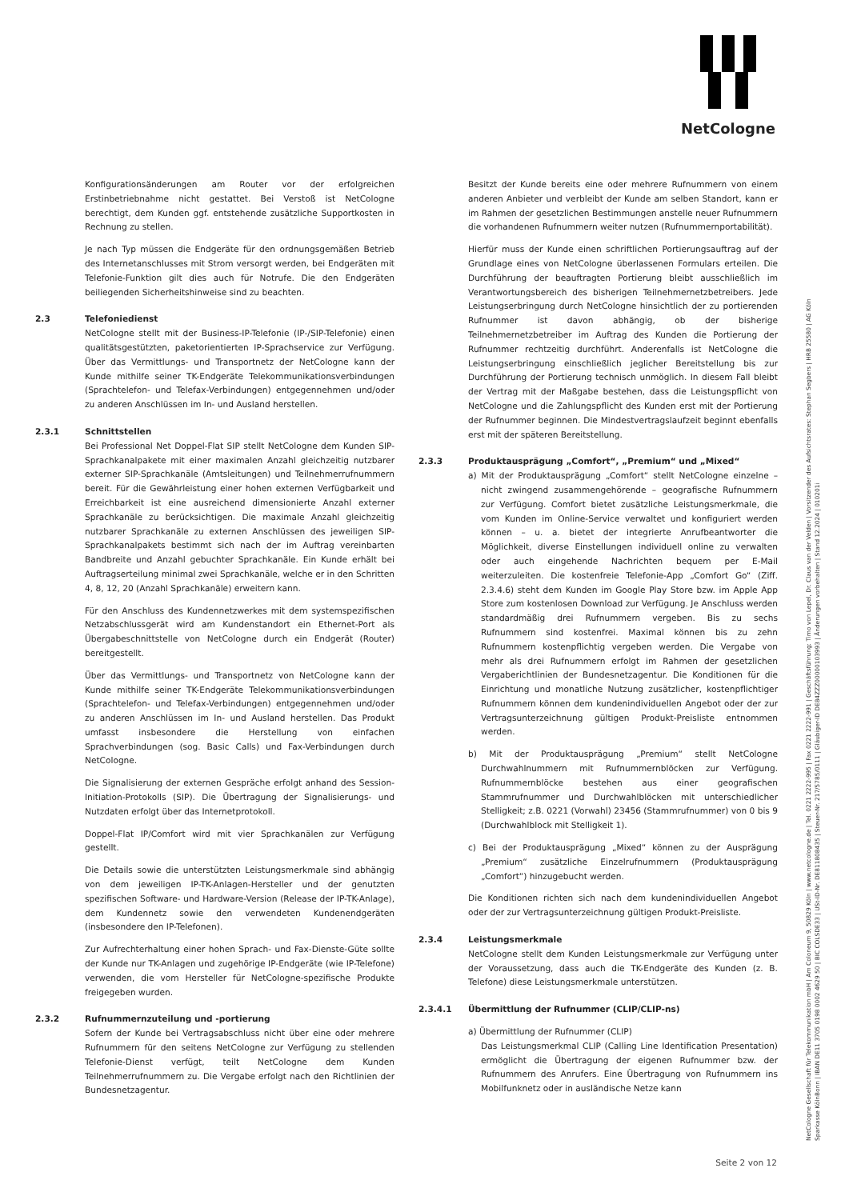NetCologne
Konfigurationsänderungen am Router vor der erfolgreichen Erstinbetriebnahme nicht gestattet. Bei Verstoß ist NetCologne berechtigt, dem Kunden ggf. entstehende zusätzliche Supportkosten in Rechnung zu stellen.
Je nach Typ müssen die Endgeräte für den ordnungsgemäßen Betrieb des Internetanschlusses mit Strom versorgt werden, bei Endgeräten mit Telefonie-Funktion gilt dies auch für Notrufe. Die den Endgeräten beiliegenden Sicherheitshinweise sind zu beachten.
2.3 Telefoniedienst
NetCologne stellt mit der Business-IP-Telefonie (IP-/SIP-Telefonie) einen qualitätsgestützten, paketorientierten IP-Sprachservice zur Verfügung. Über das Vermittlungs- und Transportnetz der NetCologne kann der Kunde mithilfe seiner TK-Endgeräte Telekommunikationsverbindungen (Sprachtelefon- und Telefax-Verbindungen) entgegennehmen und/oder zu anderen Anschlüssen im In- und Ausland herstellen.
2.3.1 Schnittstellen
Bei Professional Net Doppel-Flat SIP stellt NetCologne dem Kunden SIP-Sprachkanalpakete mit einer maximalen Anzahl gleichzeitig nutzbarer externer SIP-Sprachkanäle (Amtsleitungen) und Teilnehmerrufnummern bereit. Für die Gewährleistung einer hohen externen Verfügbarkeit und Erreichbarkeit ist eine ausreichend dimensionierte Anzahl externer Sprachkanäle zu berücksichtigen. Die maximale Anzahl gleichzeitig nutzbarer Sprachkanäle zu externen Anschlüssen des jeweiligen SIP-Sprachkanalpakets bestimmt sich nach der im Auftrag vereinbarten Bandbreite und Anzahl gebuchter Sprachkanäle. Ein Kunde erhält bei Auftragserteilung minimal zwei Sprachkanäle, welche er in den Schritten 4, 8, 12, 20 (Anzahl Sprachkanäle) erweitern kann.
Für den Anschluss des Kundennetzwerkes mit dem systemspezifischen Netzabschlussgerät wird am Kundenstandort ein Ethernet-Port als Übergabeschnittstelle von NetCologne durch ein Endgerät (Router) bereitgestellt.
Über das Vermittlungs- und Transportnetz von NetCologne kann der Kunde mithilfe seiner TK-Endgeräte Telekommunikationsverbindungen (Sprachtelefon- und Telefax-Verbindungen) entgegennehmen und/oder zu anderen Anschlüssen im In- und Ausland herstellen. Das Produkt umfasst insbesondere die Herstellung von einfachen Sprachverbindungen (sog. Basic Calls) und Fax-Verbindungen durch NetCologne.
Die Signalisierung der externen Gespräche erfolgt anhand des Session-Initiation-Protokolls (SIP). Die Übertragung der Signalisierungs- und Nutzdaten erfolgt über das Internetprotokoll.
Doppel-Flat IP/Comfort wird mit vier Sprachkanälen zur Verfügung gestellt.
Die Details sowie die unterstützten Leistungsmerkmale sind abhängig von dem jeweiligen IP-TK-Anlagen-Hersteller und der genutzten spezifischen Software- und Hardware-Version (Release der IP-TK-Anlage), dem Kundennetz sowie den verwendeten Kundenendgeräten (insbesondere den IP-Telefonen).
Zur Aufrechterhaltung einer hohen Sprach- und Fax-Dienste-Güte sollte der Kunde nur TK-Anlagen und zugehörige IP-Endgeräte (wie IP-Telefone) verwenden, die vom Hersteller für NetCologne-spezifische Produkte freigegeben wurden.
2.3.2 Rufnummernzuteilung und -portierung
Sofern der Kunde bei Vertragsabschluss nicht über eine oder mehrere Rufnummern für den seitens NetCologne zur Verfügung zu stellenden Telefonie-Dienst verfügt, teilt NetCologne dem Kunden Teilnehmerrufnummern zu. Die Vergabe erfolgt nach den Richtlinien der Bundesnetzagentur.
Besitzt der Kunde bereits eine oder mehrere Rufnummern von einem anderen Anbieter und verbleibt der Kunde am selben Standort, kann er im Rahmen der gesetzlichen Bestimmungen anstelle neuer Rufnummern die vorhandenen Rufnummern weiter nutzen (Rufnummernportabilität).
Hierfür muss der Kunde einen schriftlichen Portierungsauftrag auf der Grundlage eines von NetCologne überlassenen Formulars erteilen. Die Durchführung der beauftragten Portierung bleibt ausschließlich im Verantwortungsbereich des bisherigen Teilnehmernetzbetreibers. Jede Leistungserbringung durch NetCologne hinsichtlich der zu portierenden Rufnummer ist davon abhängig, ob der bisherige Teilnehmernetzbetreiber im Auftrag des Kunden die Portierung der Rufnummer rechtzeitig durchführt. Anderenfalls ist NetCologne die Leistungserbringung einschließlich jeglicher Bereitstellung bis zur Durchführung der Portierung technisch unmöglich. In diesem Fall bleibt der Vertrag mit der Maßgabe bestehen, dass die Leistungspflicht von NetCologne und die Zahlungspflicht des Kunden erst mit der Portierung der Rufnummer beginnen. Die Mindestvertragslaufzeit beginnt ebenfalls erst mit der späteren Bereitstellung.
2.3.3 Produktausprägung „Comfort“, „Premium“ und „Mixed“
a) Mit der Produktausprägung „Comfort“ stellt NetCologne einzelne – nicht zwingend zusammengehörende – geografische Rufnummern zur Verfügung. Comfort bietet zusätzliche Leistungsmerkmale, die vom Kunden im Online-Service verwaltet und konfiguriert werden können – u. a. bietet der integrierte Anrufbeantworter die Möglichkeit, diverse Einstellungen individuell online zu verwalten oder auch eingehende Nachrichten bequem per E-Mail weiterzuleiten. Die kostenfreie Telefonie-App „Comfort Go“ (Ziff. 2.3.4.6) steht dem Kunden im Google Play Store bzw. im Apple App Store zum kostenlosen Download zur Verfügung. Je Anschluss werden standardmäßig drei Rufnummern vergeben. Bis zu sechs Rufnummern sind kostenfrei. Maximal können bis zu zehn Rufnummern kostenpflichtig vergeben werden. Die Vergabe von mehr als drei Rufnummern erfolgt im Rahmen der gesetzlichen Vergaberichtlinien der Bundesnetzagentur. Die Konditionen für die Einrichtung und monatliche Nutzung zusätzlicher, kostenpflichtiger Rufnummern können dem kundenindividuellen Angebot oder der zur Vertragsunterzeichnung gültigen Produkt-Preisliste entnommen werden.
b) Mit der Produktausprägung „Premium“ stellt NetCologne Durchwahlnummern mit Rufnummernblöcken zur Verfügung. Rufnummernblöcke bestehen aus einer geografischen Stammrufnummer und Durchwahlblöcken mit unterschiedlicher Stelligkeit; z.B. 0221 (Vorwahl) 23456 (Stammrufnummer) von 0 bis 9 (Durchwahlblock mit Stelligkeit 1).
c) Bei der Produktausprägung „Mixed“ können zu der Ausprägung „Premium“ zusätzliche Einzelrufnummern (Produktausprägung „Comfort“) hinzugebucht werden.
Die Konditionen richten sich nach dem kundenindividuellen Angebot oder der zur Vertragsunterzeichnung gültigen Produkt-Preisliste.
2.3.4 Leistungsmerkmale
NetCologne stellt dem Kunden Leistungsmerkmale zur Verfügung unter der Voraussetzung, dass auch die TK-Endgeräte des Kunden (z. B. Telefone) diese Leistungsmerkmale unterstützen.
2.3.4.1 Übermittlung der Rufnummer (CLIP/CLIP-ns)
a) Übermittlung der Rufnummer (CLIP)
Das Leistungsmerkmal CLIP (Calling Line Identification Presentation) ermöglicht die Übertragung der eigenen Rufnummer bzw. der Rufnummern des Anrufers. Eine Übertragung von Rufnummern ins Mobilfunknetz oder in ausländische Netze kann
NetCologne Gesellschaft für Telekommunikation mbH | Am Coloneum 9, 50829 Köln | www.netcologne.de | Tel. 0221 2222-995 | Fax 0221 2222-991 | Geschäftsführung: Timo von Lepel, Dr. Claus van der Velden | Vorsitzender des Aufsichtsrates: Stephan Segbers | HRB 25580 | AG Köln
Sparkasse KölnBonn | IBAN DE11 3705 0198 0002 4629 50 | BIC COLSDE33 | USt-ID-Nr. DE811808435 | Steuer-Nr. 217/5785/0111 | Gläubiger-ID DE84ZZZ00000103993 | Änderungen vorbehalten | Stand 12.2024 | 010201i
Seite 2 von 12